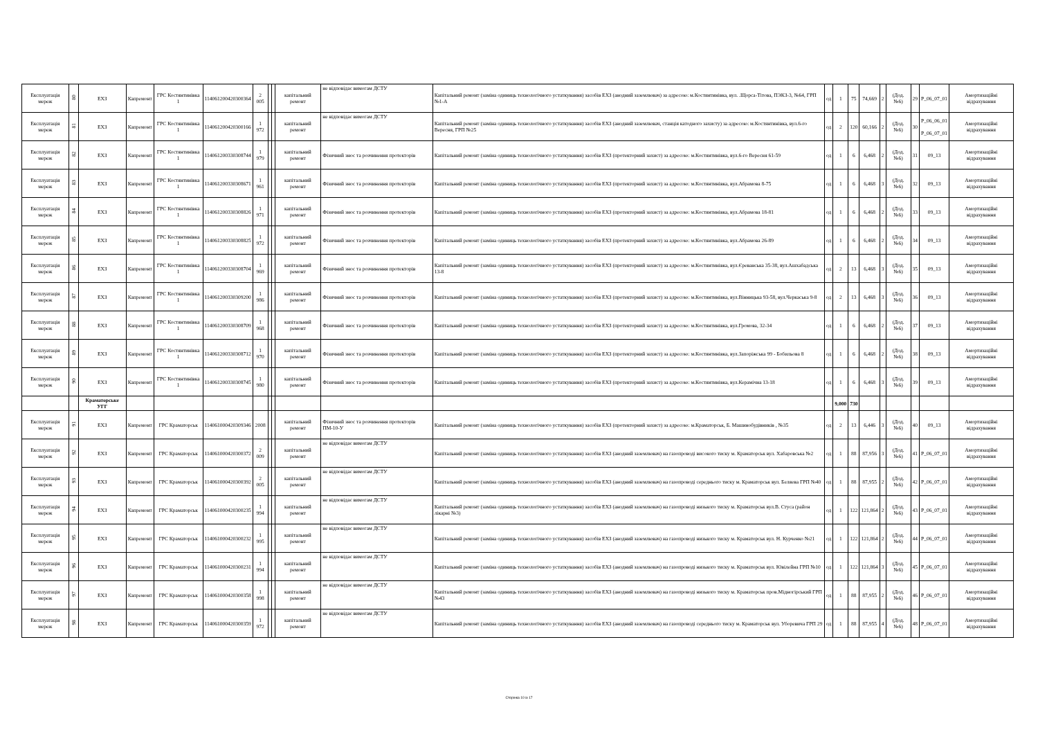| Експлуатація мереж | 80 | ЕХЗ | Капремонт | ГРС Костянтинівка 1 | 114061200420300364 | 2 005 | | | капітальний ремонт | не відповідає вимогам ДСТУ | Капітальний ремонт (заміна одиниць технологічного устаткування) засобів ЕХЗ (анодний заземлювач) за адресою: м.Костянтинівка, вул. .Щорса-Тітова, ПЭКЗ-3, №64, ГРП №1-А | од | 1 | 75 | 74,669 | 2 | (Дод. №6) | 29 | Р_06_07_01 | Амортизаційні відрахування |
| Експлуатація мереж | 81 | ЕХЗ | Капремонт | ГРС Костянтинівка 1 | 114061200420300166 | 1 972 | | | капітальний ремонт | не відповідає вимогам ДСТУ | Капітальний ремонт (заміна одиниць технологічного устаткування) засобів ЕХЗ (анодний заземлювач, станція катодного захисту) за адресою: м.Костянтинівка, вул.6-го Вересня, ГРП №25 | од | 2 | 120 | 60,166 | 2 | (Дод. №6) | 30 | Р_06_06_01 Р_06_07_01 | Амортизаційні відрахування |
| Експлуатація мереж | 82 | ЕХЗ | Капремонт | ГРС Костянтинівка 1 | 114061200330308744 | 1 979 | | | капітальний ремонт | Фізичний знос та розчинення протекторів | Капітальний ремонт (заміна одиниць технологічного устаткування) засобів ЕХЗ (протекторний захист) за адресою: м.Костянтинівка, вул.6-го Вересня 61-59 | од | 1 | 6 | 6,468 | 2 | (Дод. №6) | 31 | 09_13 | Амортизаційні відрахування |
| Експлуатація мереж | 83 | ЕХЗ | Капремонт | ГРС Костянтинівка 1 | 114061200330308671 | 1 961 | | | капітальний ремонт | Фізичний знос та розчинення протекторів | Капітальний ремонт (заміна одиниць технологічного устаткування) засобів ЕХЗ (протекторний захист) за адресою: м.Костянтинівка, вул.Абрамова 8-75 | од | 1 | 6 | 6,468 | 3 | (Дод. №6) | 32 | 09_13 | Амортизаційні відрахування |
| Експлуатація мереж | 84 | ЕХЗ | Капремонт | ГРС Костянтинівка 1 | 114061200330308826 | 1 971 | | | капітальний ремонт | Фізичний знос та розчинення протекторів | Капітальний ремонт (заміна одиниць технологічного устаткування) засобів ЕХЗ (протекторний захист) за адресою: м.Костянтинівка, вул.Абрамова 18-81 | од | 1 | 6 | 6,468 | 2 | (Дод. №6) | 33 | 09_13 | Амортизаційні відрахування |
| Експлуатація мереж | 85 | ЕХЗ | Капремонт | ГРС Костянтинівка 1 | 114061200330308825 | 1 972 | | | капітальний ремонт | Фізичний знос та розчинення протекторів | Капітальний ремонт (заміна одиниць технологічного устаткування) засобів ЕХЗ (протекторний захист) за адресою: м.Костянтинівка, вул.Абрамова 26-89 | од | 1 | 6 | 6,468 | 2 | (Дод. №6) | 34 | 09_13 | Амортизаційні відрахування |
| Експлуатація мереж | 86 | ЕХЗ | Капремонт | ГРС Костянтинівка 1 | 114061200330308704 | 1 969 | | | капітальний ремонт | Фізичний знос та розчинення протекторів | Капітальний ремонт (заміна одиниць технологічного устаткування) засобів ЕХЗ (протекторний захист) за адресою: м.Костянтинівка, вул.Єреванська 35-38, вул.Ашхабадська 13-8 | од | 2 | 13 | 6,468 | 3 | (Дод. №6) | 35 | 09_13 | Амортизаційні відрахування |
| Експлуатація мереж | 87 | ЕХЗ | Капремонт | ГРС Костянтинівка 1 | 114061200330309200 | 1 986 | | | капітальний ремонт | Фізичний знос та розчинення протекторів | Капітальний ремонт (заміна одиниць технологічного устаткування) засобів ЕХЗ (протекторний захист) за адресою: м.Костянтинівка, вул.Вінницька 93-58, вул.Черкаська 9-8 | од | 2 | 13 | 6,468 | 3 | (Дод. №6) | 36 | 09_13 | Амортизаційні відрахування |
| Експлуатація мереж | 88 | ЕХЗ | Капремонт | ГРС Костянтинівка 1 | 114061200330308709 | 1 968 | | | капітальний ремонт | Фізичний знос та розчинення протекторів | Капітальний ремонт (заміна одиниць технологічного устаткування) засобів ЕХЗ (протекторний захист) за адресою: м.Костянтинівка, вул.Громова, 32-34 | од | 1 | 6 | 6,468 | 2 | (Дод. №6) | 37 | 09_13 | Амортизаційні відрахування |
| Експлуатація мереж | 89 | ЕХЗ | Капремонт | ГРС Костянтинівка 1 | 114061200330308712 | 1 970 | | | капітальний ремонт | Фізичний знос та розчинення протекторів | Капітальний ремонт (заміна одиниць технологічного устаткування) засобів ЕХЗ (протекторний захист) за адресою: м.Костянтинівка, вул.Запоріжська 99 - Бобильова 8 | од | 1 | 6 | 6,468 | 2 | (Дод. №6) | 38 | 09_13 | Амортизаційні відрахування |
| Експлуатація мереж | 90 | ЕХЗ | Капремонт | ГРС Костянтинівка 1 | 114061200330308745 | 1 980 | | | капітальний ремонт | Фізичний знос та розчинення протекторів | Капітальний ремонт (заміна одиниць технологічного устаткування) засобів ЕХЗ (протекторний захист) за адресою: м.Костянтинівка, вул.Керамічна 13-18 | од | 1 | 6 | 6,468 | 3 | (Дод. №6) | 39 | 09_13 | Амортизаційні відрахування |
| | | Краматорське УГГ | | | | | | | | | | | 9,000 | 730 | | | | | | |
| Експлуатація мереж | 91 | ЕХЗ | Капремонт | ГРС Краматорськ | 114061000420309346 | 2008 | | | капітальний ремонт | Фізичний знос та розчинення протекторів ПМ-10-У | Капітальний ремонт (заміна одиниць технологічного устаткування) засобів ЕХЗ (протекторний захист) за адресою: м.Краматорськ, Б. Машинобудівників , №35 | од | 2 | 13 | 6,446 | 3 | (Дод. №6) | 40 | 09_13 | Амортизаційні відрахування |
| Експлуатація мереж | 92 | ЕХЗ | Капремонт | ГРС Краматорськ | 114061000420300372 | 2 009 | | | капітальний ремонт | не відповідає вимогам ДСТУ | Капітальний ремонт (заміна одиниць технологічного устаткування) засобів ЕХЗ (анодний заземлювач) на газопроводі високого тиску м. Краматорськ вул. Хабаровська №2 | од | 1 | 88 | 87,956 | 3 | (Дод. №6) | 41 | Р_06_07_01 | Амортизаційні відрахування |
| Експлуатація мереж | 93 | ЕХЗ | Капремонт | ГРС Краматорськ | 114061000420300392 | 2 005 | | | капітальний ремонт | не відповідає вимогам ДСТУ | Капітальний ремонт (заміна одиниць технологічного устаткування) засобів ЕХЗ (анодний заземлювач) на газопроводі середнього тиску м. Краматорськ вул. Беляева ГРП №40 | од | 1 | 88 | 87,955 | 2 | (Дод. №6) | 42 | Р_06_07_01 | Амортизаційні відрахування |
| Експлуатація мереж | 94 | ЕХЗ | Капремонт | ГРС Краматорськ | 114061000420300235 | 1 994 | | | капітальний ремонт | не відповідає вимогам ДСТУ | Капітальний ремонт (заміна одиниць технологічного устаткування) засобів ЕХЗ (анодний заземлювач) на газопроводі низького тиску м. Краматорськ вул.В. Стуса (район лікарні №3) | од | 1 | 122 | 121,864 | 2 | (Дод. №6) | 43 | Р_06_07_01 | Амортизаційні відрахування |
| Експлуатація мереж | 95 | ЕХЗ | Капремонт | ГРС Краматорськ | 114061000420300232 | 1 995 | | | капітальний ремонт | не відповідає вимогам ДСТУ | Капітальний ремонт (заміна одиниць технологічного устаткування) засобів ЕХЗ (анодний заземлювач) на газопроводі низького тиску м. Краматорськ вул. Н. Курченко №21 | од | 1 | 122 | 121,864 | 2 | (Дод. №6) | 44 | Р_06_07_01 | Амортизаційні відрахування |
| Експлуатація мереж | 96 | ЕХЗ | Капремонт | ГРС Краматорськ | 114061000420300231 | 1 994 | | | капітальний ремонт | не відповідає вимогам ДСТУ | Капітальний ремонт (заміна одиниць технологічного устаткування) засобів ЕХЗ (анодний заземлювач) на газопроводі низького тиску м. Краматорськ вул. Ювілейна ГРП №10 | од | 1 | 122 | 121,864 | 3 | (Дод. №6) | 45 | Р_06_07_01 | Амортизаційні відрахування |
| Експлуатація мереж | 97 | ЕХЗ | Капремонт | ГРС Краматорськ | 114061000420300358 | 1 998 | | | капітальний ремонт | не відповідає вимогам ДСТУ | Капітальний ремонт (заміна одиниць технологічного устаткування) засобів ЕХЗ (анодний заземлювач) на газопроводі низького тиску м. Краматорськ пров.Мідногірський ГРП №43 | од | 1 | 88 | 87,955 | 2 | (Дод. №6) | 46 | Р_06_07_01 | Амортизаційні відрахування |
| Експлуатація мереж | 98 | ЕХЗ | Капремонт | ГРС Краматорськ | 114061000420300359 | 1 972 | | | капітальний ремонт | не відповідає вимогам ДСТУ | Капітальний ремонт (заміна одиниць технологічного устаткування) засобів ЕХЗ (анодний заземлювач) на газопроводі середнього тиску м. Краматорськ вул. Уборевича ГРП 29 | од | 1 | 88 | 87,955 | 4 | (Дод. №6) | 48 | Р_06_07_01 | Амортизаційні відрахування |
Сторінка 10 із 17